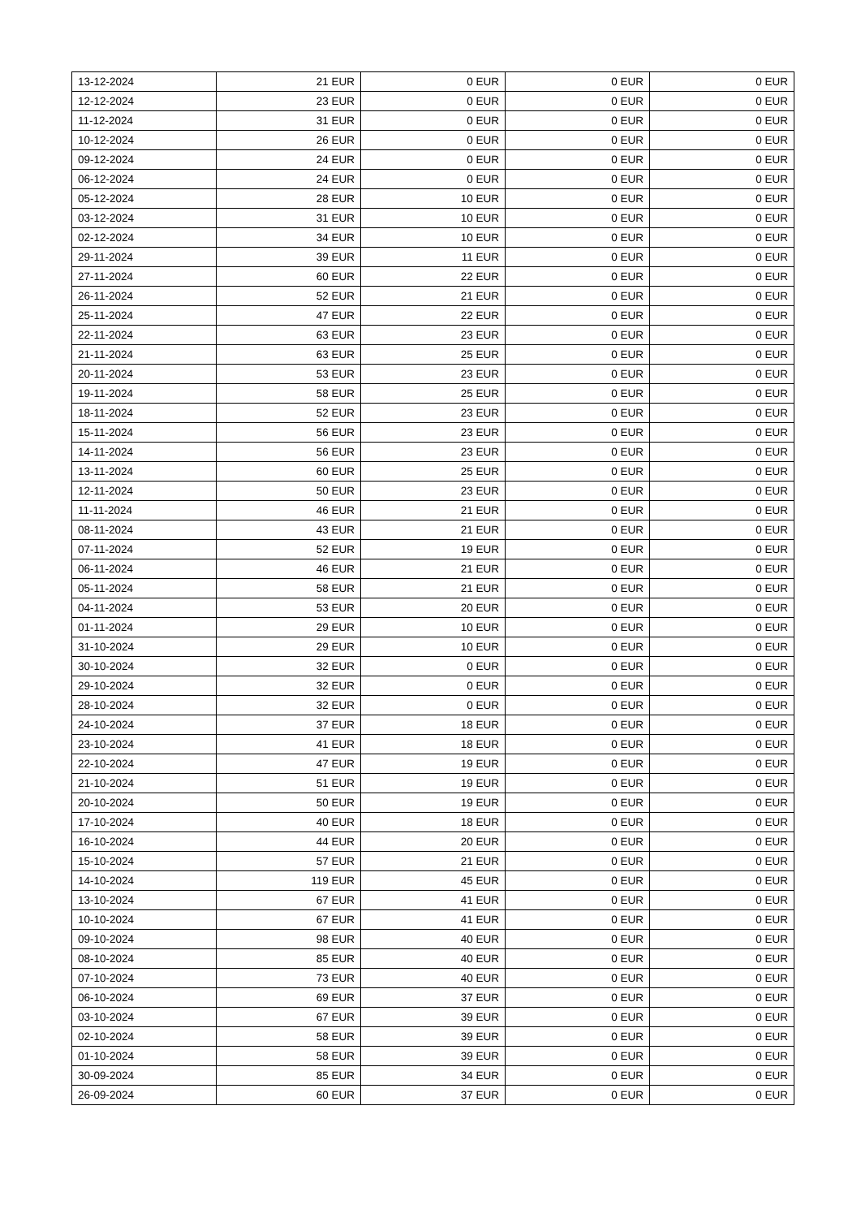| 13-12-2024 | 21 EUR | 0 EUR | 0 EUR | 0 EUR |
| 12-12-2024 | 23 EUR | 0 EUR | 0 EUR | 0 EUR |
| 11-12-2024 | 31 EUR | 0 EUR | 0 EUR | 0 EUR |
| 10-12-2024 | 26 EUR | 0 EUR | 0 EUR | 0 EUR |
| 09-12-2024 | 24 EUR | 0 EUR | 0 EUR | 0 EUR |
| 06-12-2024 | 24 EUR | 0 EUR | 0 EUR | 0 EUR |
| 05-12-2024 | 28 EUR | 10 EUR | 0 EUR | 0 EUR |
| 03-12-2024 | 31 EUR | 10 EUR | 0 EUR | 0 EUR |
| 02-12-2024 | 34 EUR | 10 EUR | 0 EUR | 0 EUR |
| 29-11-2024 | 39 EUR | 11 EUR | 0 EUR | 0 EUR |
| 27-11-2024 | 60 EUR | 22 EUR | 0 EUR | 0 EUR |
| 26-11-2024 | 52 EUR | 21 EUR | 0 EUR | 0 EUR |
| 25-11-2024 | 47 EUR | 22 EUR | 0 EUR | 0 EUR |
| 22-11-2024 | 63 EUR | 23 EUR | 0 EUR | 0 EUR |
| 21-11-2024 | 63 EUR | 25 EUR | 0 EUR | 0 EUR |
| 20-11-2024 | 53 EUR | 23 EUR | 0 EUR | 0 EUR |
| 19-11-2024 | 58 EUR | 25 EUR | 0 EUR | 0 EUR |
| 18-11-2024 | 52 EUR | 23 EUR | 0 EUR | 0 EUR |
| 15-11-2024 | 56 EUR | 23 EUR | 0 EUR | 0 EUR |
| 14-11-2024 | 56 EUR | 23 EUR | 0 EUR | 0 EUR |
| 13-11-2024 | 60 EUR | 25 EUR | 0 EUR | 0 EUR |
| 12-11-2024 | 50 EUR | 23 EUR | 0 EUR | 0 EUR |
| 11-11-2024 | 46 EUR | 21 EUR | 0 EUR | 0 EUR |
| 08-11-2024 | 43 EUR | 21 EUR | 0 EUR | 0 EUR |
| 07-11-2024 | 52 EUR | 19 EUR | 0 EUR | 0 EUR |
| 06-11-2024 | 46 EUR | 21 EUR | 0 EUR | 0 EUR |
| 05-11-2024 | 58 EUR | 21 EUR | 0 EUR | 0 EUR |
| 04-11-2024 | 53 EUR | 20 EUR | 0 EUR | 0 EUR |
| 01-11-2024 | 29 EUR | 10 EUR | 0 EUR | 0 EUR |
| 31-10-2024 | 29 EUR | 10 EUR | 0 EUR | 0 EUR |
| 30-10-2024 | 32 EUR | 0 EUR | 0 EUR | 0 EUR |
| 29-10-2024 | 32 EUR | 0 EUR | 0 EUR | 0 EUR |
| 28-10-2024 | 32 EUR | 0 EUR | 0 EUR | 0 EUR |
| 24-10-2024 | 37 EUR | 18 EUR | 0 EUR | 0 EUR |
| 23-10-2024 | 41 EUR | 18 EUR | 0 EUR | 0 EUR |
| 22-10-2024 | 47 EUR | 19 EUR | 0 EUR | 0 EUR |
| 21-10-2024 | 51 EUR | 19 EUR | 0 EUR | 0 EUR |
| 20-10-2024 | 50 EUR | 19 EUR | 0 EUR | 0 EUR |
| 17-10-2024 | 40 EUR | 18 EUR | 0 EUR | 0 EUR |
| 16-10-2024 | 44 EUR | 20 EUR | 0 EUR | 0 EUR |
| 15-10-2024 | 57 EUR | 21 EUR | 0 EUR | 0 EUR |
| 14-10-2024 | 119 EUR | 45 EUR | 0 EUR | 0 EUR |
| 13-10-2024 | 67 EUR | 41 EUR | 0 EUR | 0 EUR |
| 10-10-2024 | 67 EUR | 41 EUR | 0 EUR | 0 EUR |
| 09-10-2024 | 98 EUR | 40 EUR | 0 EUR | 0 EUR |
| 08-10-2024 | 85 EUR | 40 EUR | 0 EUR | 0 EUR |
| 07-10-2024 | 73 EUR | 40 EUR | 0 EUR | 0 EUR |
| 06-10-2024 | 69 EUR | 37 EUR | 0 EUR | 0 EUR |
| 03-10-2024 | 67 EUR | 39 EUR | 0 EUR | 0 EUR |
| 02-10-2024 | 58 EUR | 39 EUR | 0 EUR | 0 EUR |
| 01-10-2024 | 58 EUR | 39 EUR | 0 EUR | 0 EUR |
| 30-09-2024 | 85 EUR | 34 EUR | 0 EUR | 0 EUR |
| 26-09-2024 | 60 EUR | 37 EUR | 0 EUR | 0 EUR |